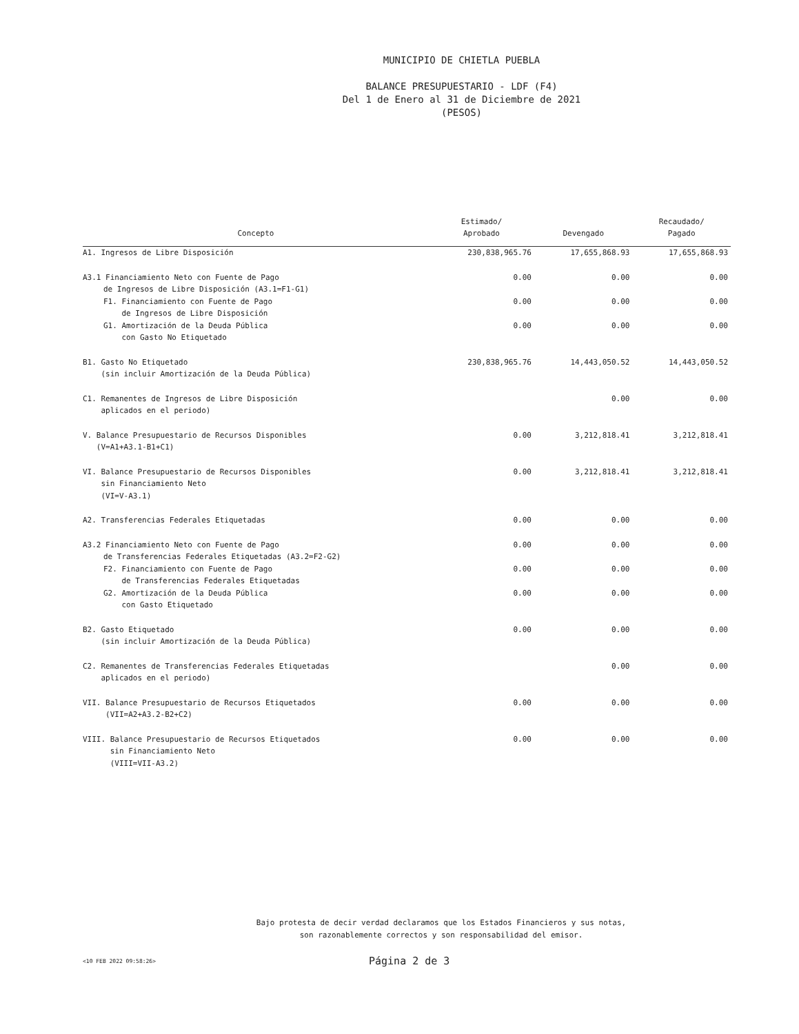MUNICIPIO DE CHIETLA PUEBLA
BALANCE PRESUPUESTARIO - LDF (F4)
Del 1 de Enero al 31 de Diciembre de 2021
(PESOS)
| Concepto | Estimado/ Aprobado | Devengado | Recaudado/ Pagado |
| --- | --- | --- | --- |
| A1. Ingresos de Libre Disposición | 230,838,965.76 | 17,655,868.93 | 17,655,868.93 |
| A3.1 Financiamiento Neto con Fuente de Pago de Ingresos de Libre Disposición (A3.1=F1-G1) | 0.00 | 0.00 | 0.00 |
| F1. Financiamiento con Fuente de Pago de Ingresos de Libre Disposición | 0.00 | 0.00 | 0.00 |
| G1. Amortización de la Deuda Pública con Gasto No Etiquetado | 0.00 | 0.00 | 0.00 |
| B1. Gasto No Etiquetado (sin incluir Amortización de la Deuda Pública) | 230,838,965.76 | 14,443,050.52 | 14,443,050.52 |
| C1. Remanentes de Ingresos de Libre Disposición aplicados en el periodo) | | 0.00 | 0.00 |
| V. Balance Presupuestario de Recursos Disponibles (V=A1+A3.1-B1+C1) | 0.00 | 3,212,818.41 | 3,212,818.41 |
| VI. Balance Presupuestario de Recursos Disponibles sin Financiamiento Neto (VI=V-A3.1) | 0.00 | 3,212,818.41 | 3,212,818.41 |
| A2. Transferencias Federales Etiquetadas | 0.00 | 0.00 | 0.00 |
| A3.2 Financiamiento Neto con Fuente de Pago de Transferencias Federales Etiquetadas (A3.2=F2-G2) | 0.00 | 0.00 | 0.00 |
| F2. Financiamiento con Fuente de Pago de Transferencias Federales Etiquetadas | 0.00 | 0.00 | 0.00 |
| G2. Amortización de la Deuda Pública con Gasto Etiquetado | 0.00 | 0.00 | 0.00 |
| B2. Gasto Etiquetado (sin incluir Amortización de la Deuda Pública) | 0.00 | 0.00 | 0.00 |
| C2. Remanentes de Transferencias Federales Etiquetadas aplicados en el periodo) | | 0.00 | 0.00 |
| VII. Balance Presupuestario de Recursos Etiquetados (VII=A2+A3.2-B2+C2) | 0.00 | 0.00 | 0.00 |
| VIII. Balance Presupuestario de Recursos Etiquetados sin Financiamiento Neto (VIII=VII-A3.2) | 0.00 | 0.00 | 0.00 |
Bajo protesta de decir verdad declaramos que los Estados Financieros y sus notas,
son razonablemente correctos y son responsabilidad del emisor.
<10 FEB 2022 09:58:26> Página 2 de 3